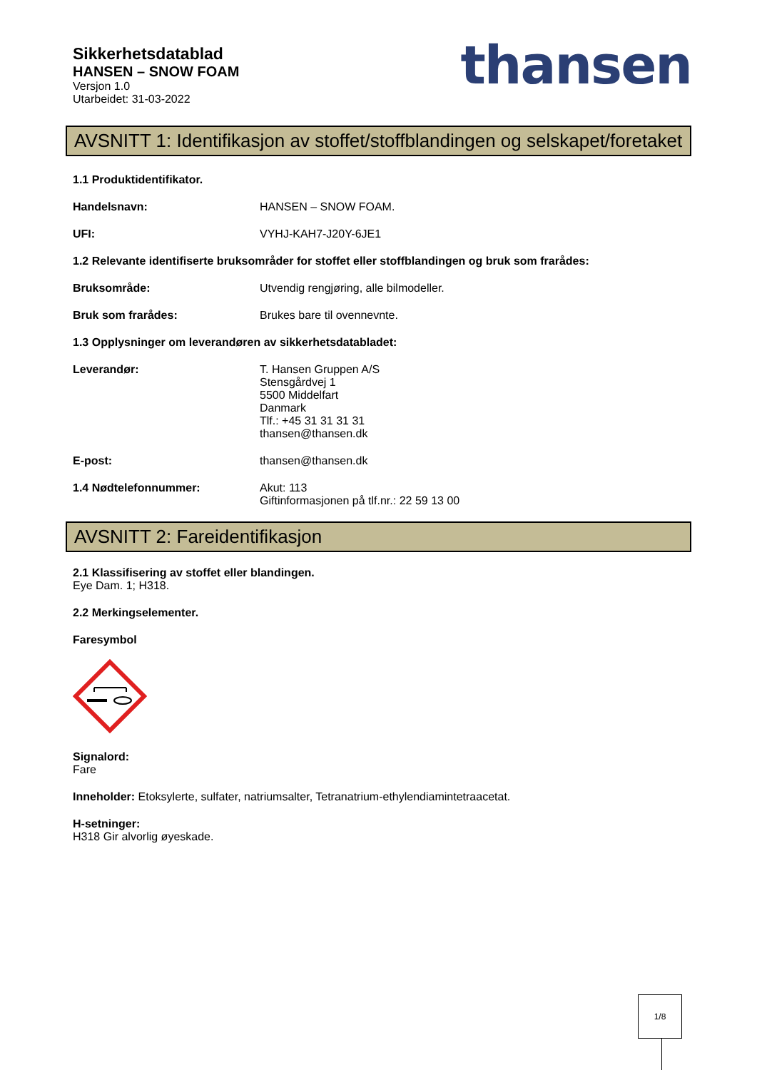Sikkerhetsdatablad
HANSEN – SNOW FOAM
Versjon 1.0
Utarbeidet: 31-03-2022
thansen
AVSNITT 1: Identifikasjon av stoffet/stoffblandingen og selskapet/foretaket
1.1 Produktidentifikator.
Handelsnavn: HANSEN – SNOW FOAM.
UFI: VYHJ-KAH7-J20Y-6JE1
1.2 Relevante identifiserte bruksområder for stoffet eller stoffblandingen og bruk som frarådes:
Bruksområde: Utvendig rengjøring, alle bilmodeller.
Bruk som frarådes: Brukes bare til ovennevnte.
1.3 Opplysninger om leverandøren av sikkerhetsdatabladet:
Leverandør: T. Hansen Gruppen A/S
Stensgårdvej 1
5500 Middelfart
Danmark
Tlf.: +45 31 31 31 31
thansen@thansen.dk
E-post: thansen@thansen.dk
1.4 Nødtelefonnummer: Akut: 113
Giftinformasjonen på tlf.nr.: 22 59 13 00
AVSNITT 2: Fareidentifikasjon
2.1 Klassifisering av stoffet eller blandingen.
Eye Dam. 1; H318.
2.2 Merkingselementer.
Faresymbol
Signalord:
Fare
Inneholder: Etoksylerte, sulfater, natriumsalter, Tetranatrium-ethylendiamintetraacetat.
H-setninger:
H318 Gir alvorlig øyeskade.
1/8